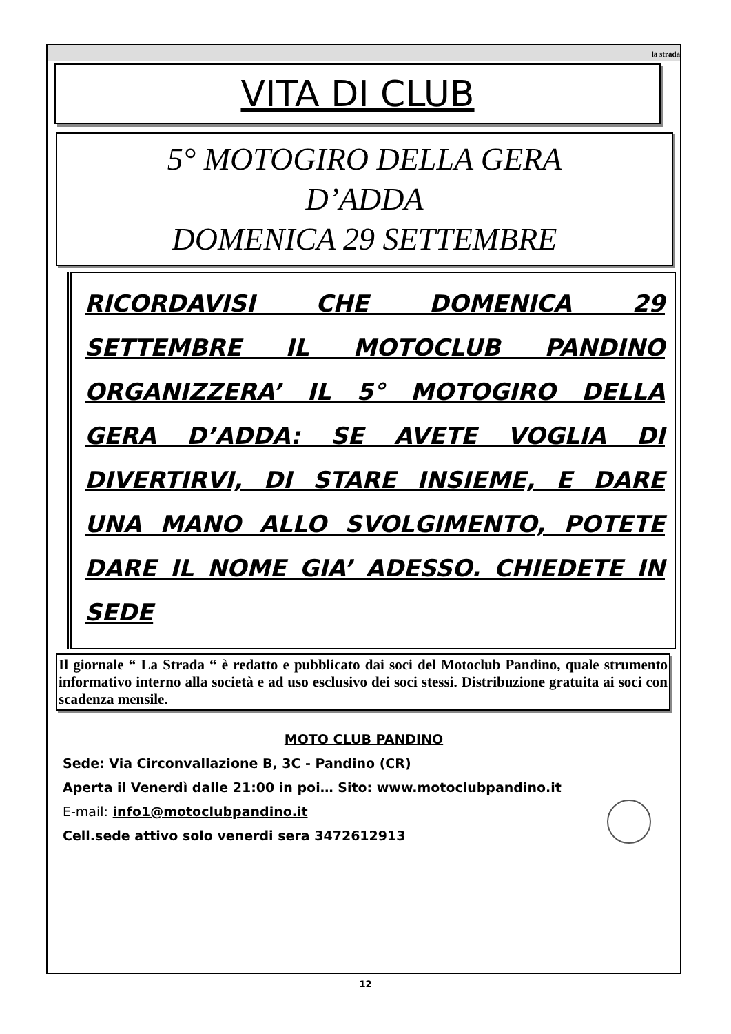la strada
VITA DI CLUB
5° MOTOGIRO DELLA GERA
D’ADDA
DOMENICA 29 SETTEMBRE
RICORDAVISI CHE DOMENICA 29 SETTEMBRE IL MOTOCLUB PANDINO ORGANIZZERA’ IL 5° MOTOGIRO DELLA GERA D’ADDA: SE AVETE VOGLIA DI DIVERTIRVI, DI STARE INSIEME, E DARE UNA MANO ALLO SVOLGIMENTO, POTETE DARE IL NOME GIA’ ADESSO. CHIEDETE IN SEDE
Il giornale “ La Strada “ è redatto e pubblicato dai soci del Motoclub Pandino, quale strumento informativo interno alla società e ad uso esclusivo dei soci stessi. Distribuzione gratuita ai soci con scadenza mensile.
MOTO CLUB PANDINO
Sede: Via Circonvallazione B, 3C - Pandino (CR)
Aperta il Venerdì dalle 21:00 in poi… Sito: www.motoclubpandino.it
E-mail: info1@motoclubpandino.it
Cell.sede attivo solo venerdi sera 3472612913
12